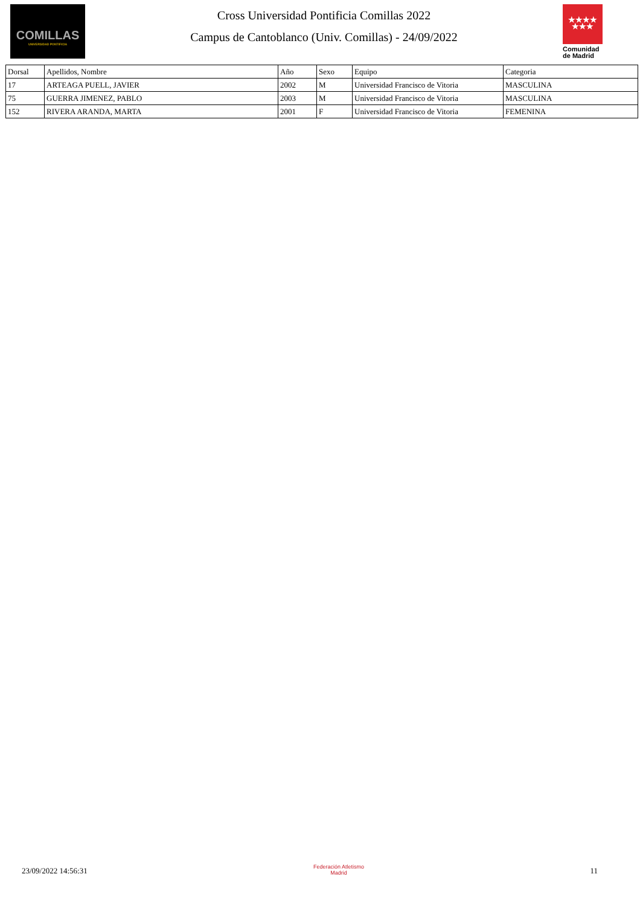COMILLAS
UNIVERSIDAD PONTIFICIA
Cross Universidad Pontificia Comillas 2022
Campus de Cantoblanco (Univ. Comillas) - 24/09/2022
★★★★
★★★
Comunidad
de Madrid
| Dorsal | Apellidos, Nombre | Año | Sexo | Equipo | Categoria |
| --- | --- | --- | --- | --- | --- |
| 17 | ARTEAGA PUELL, JAVIER | 2002 | M | Universidad Francisco de Vitoria | MASCULINA |
| 75 | GUERRA JIMENEZ, PABLO | 2003 | M | Universidad Francisco de Vitoria | MASCULINA |
| 152 | RIVERA ARANDA, MARTA | 2001 | F | Universidad Francisco de Vitoria | FEMENINA |
23/09/2022 14:56:31
Federación Atletismo
Madrid
11